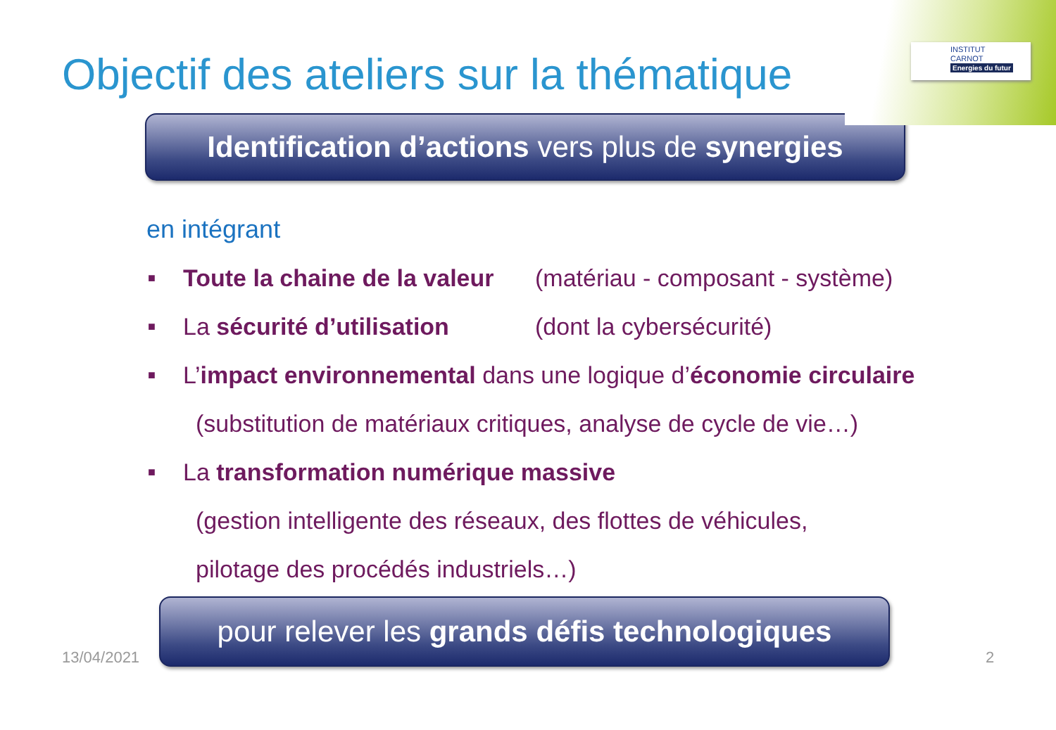INSTITUT
CARNOT
Energies du futur
Objectif des ateliers sur la thématique
Identification d’actions vers plus de synergies
en intégrant
■ Toute la chaine de la valeur (matériau - composant - système)
■ La sécurité d’utilisation (dont la cybersécurité)
■ L’impact environnemental dans une logique d’économie circulaire
(substitution de matériaux critiques, analyse de cycle de vie…)
■ La transformation numérique massive
(gestion intelligente des réseaux, des flottes de véhicules,
pilotage des procédés industriels…)
13/04/2021
pour relever les grands défis technologiques
2